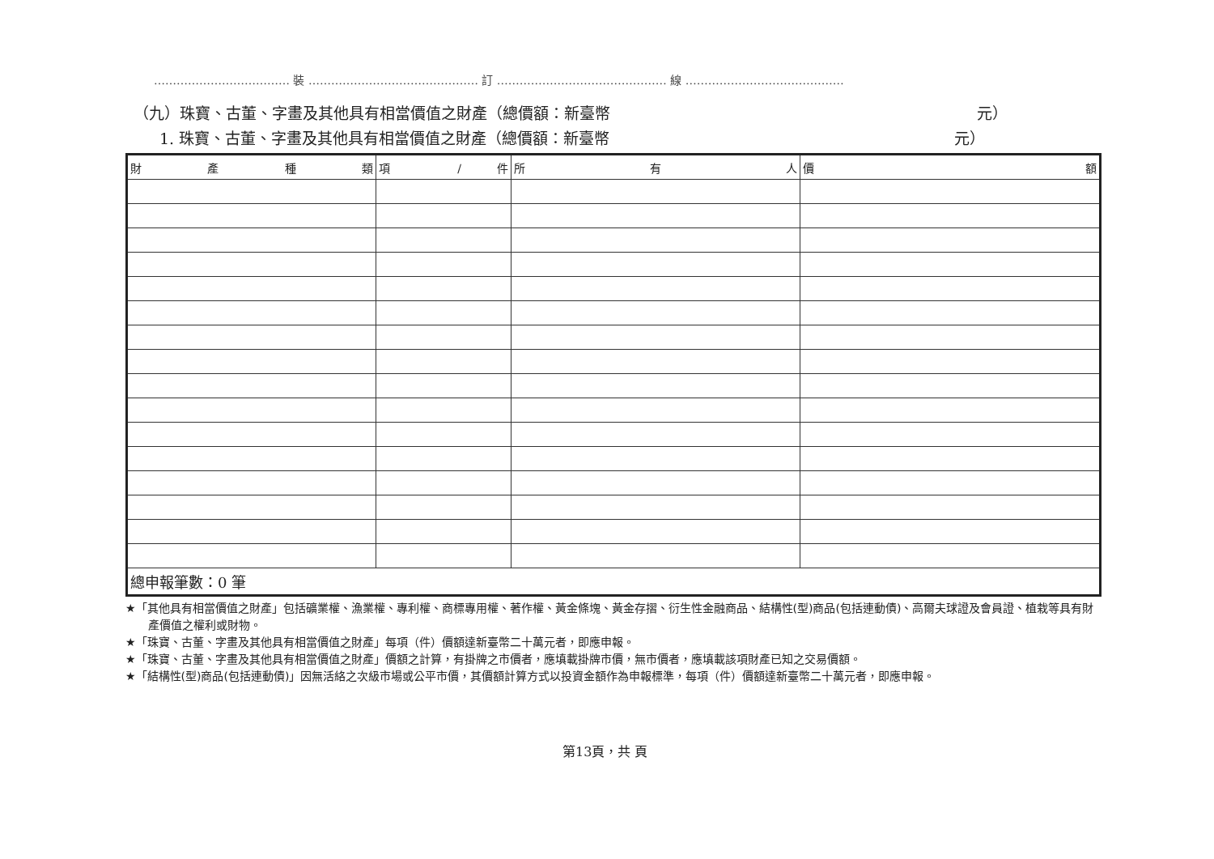……………………………… 裝 ……………………………………… 訂 ……………………………………… 線 ……………………………………
（九）珠寶、古董、字畫及其他具有相當價值之財產（總價額：新臺幣 元）
1. 珠寶、古董、字畫及其他具有相當價值之財產（總價額：新臺幣 元）
| 財 產 種 類 | 項 / 件 | 所 有 人 | 價 額 |
| --- | --- | --- | --- |
| 總申報筆數：0 筆 | | | |
★「其他具有相當價值之財產」包括礦業權、漁業權、專利權、商標專用權、著作權、黃金條塊、黃金存摺、衍生性金融商品、結構性(型)商品(包括連動債)、高爾夫球證及會員證、植栽等具有財產價值之權利或財物。
★「珠寶、古董、字畫及其他具有相當價值之財產」每項（件）價額達新臺幣二十萬元者，即應申報。
★「珠寶、古董、字畫及其他具有相當價值之財產」價額之計算，有掛牌之市價者，應填載掛牌市價，無市價者，應填載該項財產已知之交易價額。
★「結構性(型)商品(包括連動債)」因無活絡之次級市場或公平市價，其價額計算方式以投資金額作為申報標準，每項（件）價額達新臺幣二十萬元者，即應申報。
第13頁，共 頁